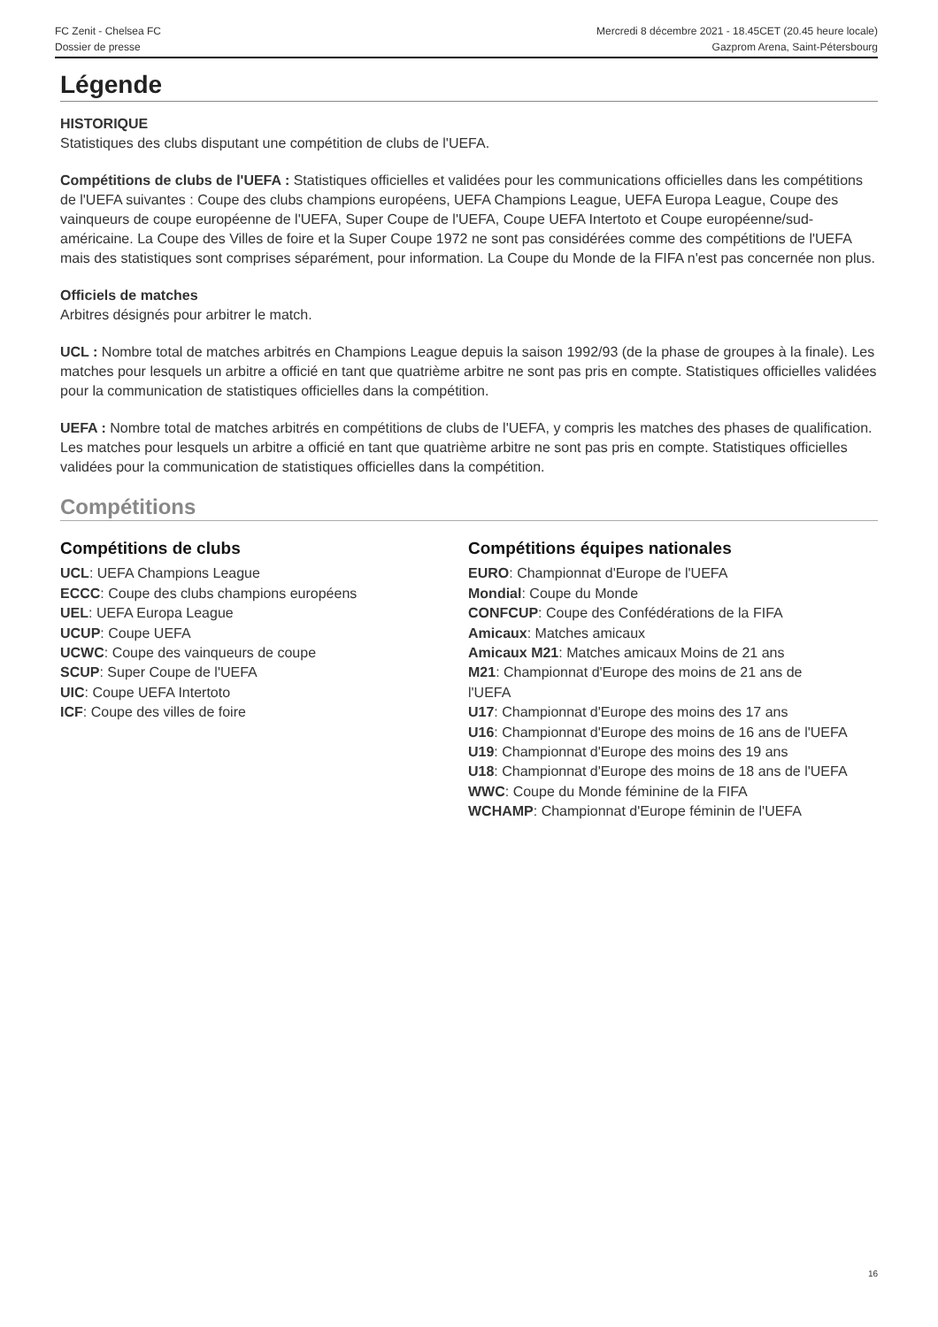FC Zenit - Chelsea FC
Dossier de presse
Mercredi 8 décembre 2021 - 18.45CET (20.45 heure locale)
Gazprom Arena, Saint-Pétersbourg
Légende
HISTORIQUE
Statistiques des clubs disputant une compétition de clubs de l'UEFA.
Compétitions de clubs de l'UEFA : Statistiques officielles et validées pour les communications officielles dans les compétitions de l'UEFA suivantes : Coupe des clubs champions européens, UEFA Champions League, UEFA Europa League, Coupe des vainqueurs de coupe européenne de l'UEFA, Super Coupe de l'UEFA, Coupe UEFA Intertoto et Coupe européenne/sud-américaine. La Coupe des Villes de foire et la Super Coupe 1972 ne sont pas considérées comme des compétitions de l'UEFA mais des statistiques sont comprises séparément, pour information. La Coupe du Monde de la FIFA n'est pas concernée non plus.
Officiels de matches
Arbitres désignés pour arbitrer le match.
UCL : Nombre total de matches arbitrés en Champions League depuis la saison 1992/93 (de la phase de groupes à la finale). Les matches pour lesquels un arbitre a officié en tant que quatrième arbitre ne sont pas pris en compte. Statistiques officielles validées pour la communication de statistiques officielles dans la compétition.
UEFA : Nombre total de matches arbitrés en compétitions de clubs de l'UEFA, y compris les matches des phases de qualification. Les matches pour lesquels un arbitre a officié en tant que quatrième arbitre ne sont pas pris en compte. Statistiques officielles validées pour la communication de statistiques officielles dans la compétition.
Compétitions
Compétitions de clubs
UCL: UEFA Champions League
ECCC: Coupe des clubs champions européens
UEL: UEFA Europa League
UCUP: Coupe UEFA
UCWC: Coupe des vainqueurs de coupe
SCUP: Super Coupe de l'UEFA
UIC: Coupe UEFA Intertoto
ICF: Coupe des villes de foire
Compétitions équipes nationales
EURO: Championnat d'Europe de l'UEFA
Mondial: Coupe du Monde
CONFCUP: Coupe des Confédérations de la FIFA
Amicaux: Matches amicaux
Amicaux M21: Matches amicaux Moins de 21 ans
M21: Championnat d'Europe des moins de 21 ans de l'UEFA
U17: Championnat d'Europe des moins des 17 ans
U16: Championnat d'Europe des moins de 16 ans de l'UEFA
U19: Championnat d'Europe des moins des 19 ans
U18: Championnat d'Europe des moins de 18 ans de l'UEFA
WWC: Coupe du Monde féminine de la FIFA
WCHAMP: Championnat d'Europe féminin de l'UEFA
16